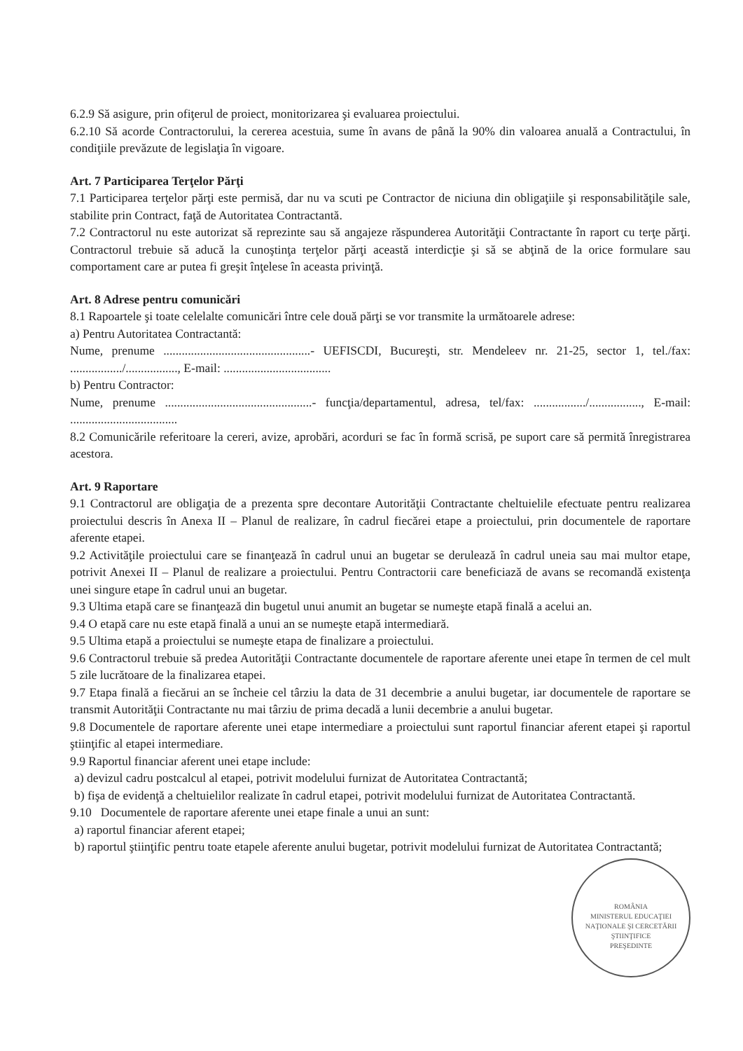6.2.9 Să asigure, prin ofiţerul de proiect, monitorizarea şi evaluarea proiectului.
6.2.10 Să acorde Contractorului, la cererea acestuia, sume în avans de până la 90% din valoarea anuală a Contractului, în condiţiile prevăzute de legislaţia în vigoare.
Art. 7 Participarea Terţelor Părţi
7.1 Participarea terţelor părţi este permisă, dar nu va scuti pe Contractor de niciuna din obligaţiile şi responsabilităţile sale, stabilite prin Contract, faţă de Autoritatea Contractantă.
7.2 Contractorul nu este autorizat să reprezinte sau să angajeze răspunderea Autorităţii Contractante în raport cu terţe părţi. Contractorul trebuie să aducă la cunoştinţa terţelor părţi această interdicţie şi să se abţină de la orice formulare sau comportament care ar putea fi greşit înţelese în aceasta privinţă.
Art. 8 Adrese pentru comunicări
8.1 Rapoartele şi toate celelalte comunicări între cele două părţi se vor transmite la următoarele adrese:
a) Pentru Autoritatea Contractantă:
Nume, prenume ................................................- UEFISCDI, Bucureşti, str. Mendeleev nr. 21-25, sector 1, tel./fax: ................./................., E-mail: ...................................
b) Pentru Contractor:
Nume, prenume ................................................- funcţia/departamentul, adresa, tel/fax: ................./................., E-mail: ...................................
8.2 Comunicările referitoare la cereri, avize, aprobări, acorduri se fac în formă scrisă, pe suport care să permită înregistrarea acestora.
Art. 9 Raportare
9.1 Contractorul are obligaţia de a prezenta spre decontare Autorităţii Contractante cheltuielile efectuate pentru realizarea proiectului descris în Anexa II – Planul de realizare, în cadrul fiecărei etape a proiectului, prin documentele de raportare aferente etapei.
9.2 Activităţile proiectului care se finanţează în cadrul unui an bugetar se derulează în cadrul uneia sau mai multor etape, potrivit Anexei II – Planul de realizare a proiectului. Pentru Contractorii care beneficiază de avans se recomandă existenţa unei singure etape în cadrul unui an bugetar.
9.3 Ultima etapă care se finanţează din bugetul unui anumit an bugetar se numeşte etapă finală a acelui an.
9.4 O etapă care nu este etapă finală a unui an se numeşte etapă intermediară.
9.5 Ultima etapă a proiectului se numeşte etapa de finalizare a proiectului.
9.6 Contractorul trebuie să predea Autorităţii Contractante documentele de raportare aferente unei etape în termen de cel mult 5 zile lucrătoare de la finalizarea etapei.
9.7 Etapa finală a fiecărui an se încheie cel târziu la data de 31 decembrie a anului bugetar, iar documentele de raportare se transmit Autorităţii Contractante nu mai târziu de prima decadă a lunii decembrie a anului bugetar.
9.8 Documentele de raportare aferente unei etape intermediare a proiectului sunt raportul financiar aferent etapei şi raportul ştiinţific al etapei intermediare.
9.9 Raportul financiar aferent unei etape include:
a) devizul cadru postcalcul al etapei, potrivit modelului furnizat de Autoritatea Contractantă;
b) fişa de evidenţă a cheltuielilor realizate în cadrul etapei, potrivit modelului furnizat de Autoritatea Contractantă.
9.10 Documentele de raportare aferente unei etape finale a unui an sunt:
a) raportul financiar aferent etapei;
b) raportul ştiinţific pentru toate etapele aferente anului bugetar, potrivit modelului furnizat de Autoritatea Contractantă;
ROMÂNIA
MINISTERUL EDUCAŢIEI NAŢIONALE ŞI CERCETĂRII ŞTIINŢIFICE
PREŞEDINTE